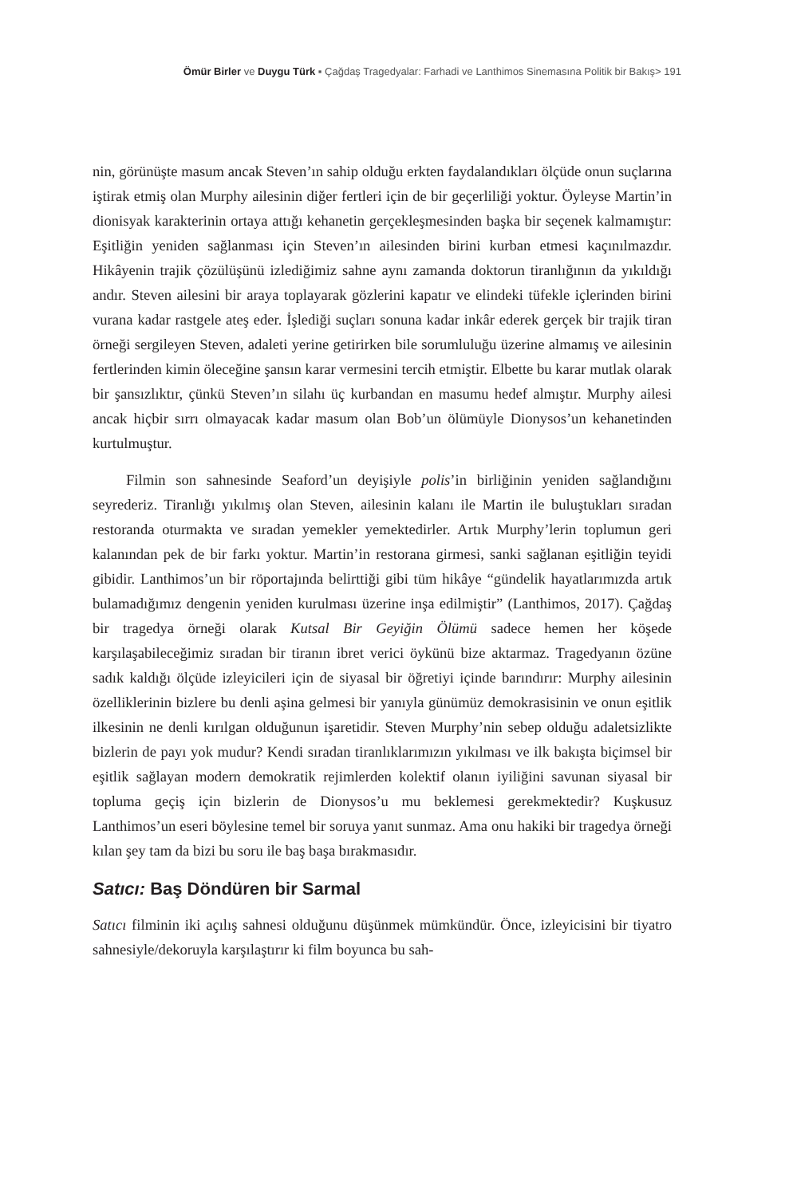Ömür Birler ve Duygu Türk ▪ Çağdaş Tragedyalar: Farhadi ve Lanthimos Sinemasına Politik bir Bakış> 191
nin, görünüşte masum ancak Steven’ın sahip olduğu erkten faydalandıkları ölçüde onun suçlarına iştirak etmiş olan Murphy ailesinin diğer fertleri için de bir geçerliliği yoktur. Öyleyse Martin’in dionisyak karakterinin ortaya attığı kehanetin gerçekleşmesinden başka bir seçenek kalmamıştır: Eşitliğin yeniden sağlanması için Steven’ın ailesinden birini kurban etmesi kaçınılmazdır. Hikâyenin trajik çözülüşünü izlediğimiz sahne aynı zamanda doktorun tiranlığının da yıkıldığı andır. Steven ailesini bir araya toplayarak gözlerini kapatır ve elindeki tüfekle içlerinden birini vurana kadar rastgele ateş eder. İşlediği suçları sonuna kadar inkâr ederek gerçek bir trajik tiran örneği sergileyen Steven, adaleti yerine getirirken bile sorumluluğu üzerine almamış ve ailesinin fertlerinden kimin öleceğine şansın karar vermesini tercih etmiştir. Elbette bu karar mutlak olarak bir şansızlıktır, çünkü Steven’ın silahı üç kurbandan en masumu hedef almıştır. Murphy ailesi ancak hiçbir sırrı olmayacak kadar masum olan Bob’un ölümüyle Dionysos’un kehanetinden kurtulmuştur.
Filmin son sahnesinde Seaford’un deyişiyle polis’in birliğinin yeniden sağlandığını seyrederiz. Tiranlığı yıkılmış olan Steven, ailesinin kalanı ile Martin ile buluştukları sıradan restoranda oturmakta ve sıradan yemekler yemektedirler. Artık Murphy’lerin toplumun geri kalanından pek de bir farkı yoktur. Martin’in restorana girmesi, sanki sağlanan eşitliğin teyidi gibidir. Lanthimos’un bir röportajında belirttiği gibi tüm hikâye “gündelik hayatlarımızda artık bulamadığımız dengenin yeniden kurulması üzerine inşa edilmiştir” (Lanthimos, 2017). Çağdaş bir tragedya örneği olarak Kutsal Bir Geyiğin Ölümü sadece hemen her köşede karşılaşabileceğimiz sıradan bir tiranın ibret verici öykünü bize aktarmaz. Tragedyanın özüne sadık kaldığı ölçüde izleyicileri için de siyasal bir öğretiyi içinde barındırır: Murphy ailesinin özelliklerinin bizlere bu denli aşina gelmesi bir yanıyla günümüz demokrasisinin ve onun eşitlik ilkesinin ne denli kırılgan olduğunun işaretidir. Steven Murphy’nin sebep olduğu adaletsizlikte bizlerin de payı yok mudur? Kendi sıradan tiranlıklarımızın yıkılması ve ilk bakışta biçimsel bir eşitlik sağlayan modern demokratik rejimlerden kolektif olanın iyiliğini savunan siyasal bir topluma geçiş için bizlerin de Dionysos’u mu beklemesi gerekmektedir? Kuşkusuz Lanthimos’un eseri böylesine temel bir soruya yanıt sunmaz. Ama onu hakiki bir tragedya örneği kılan şey tam da bizi bu soru ile baş başa bırakmasıdır.
Satıcı: Baş Döndüren bir Sarmal
Satıcı filminin iki açılış sahnesi olduğunu düşünmek mümkündür. Önce, izleyicisini bir tiyatro sahnesiyle/dekoruyla karşılaştırır ki film boyunca bu sah-